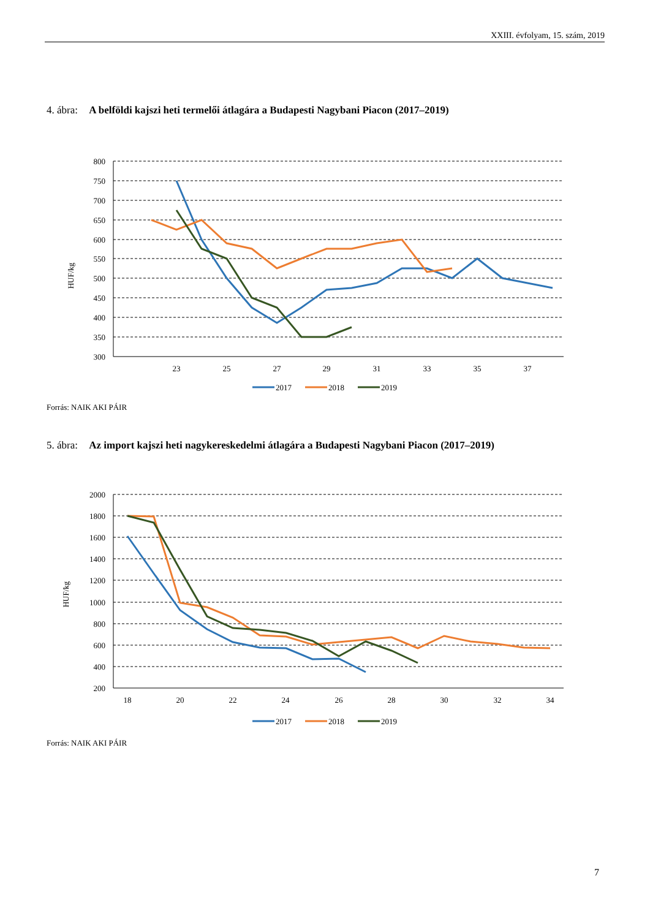XXIII. évfolyam, 15. szám, 2019
4. ábra: A belföldi kajszi heti termelői átlagára a Budapesti Nagybani Piacon (2017–2019)
800
750
700
650
600
550
500
450
400
350
300
HUF/kg
23
25
27
29
31
33
35
37
2017
2018
2019
Forrás: NAIK AKI PÁIR
5. ábra: Az import kajszi heti nagykereskedelmi átlagára a Budapesti Nagybani Piacon (2017–2019)
2000
1800
1600
1400
1200
1000
800
600
400
200
HUF/kg
18
20
22
24
26
28
30
32
34
2017
2018
2019
Forrás: NAIK AKI PÁIR
7